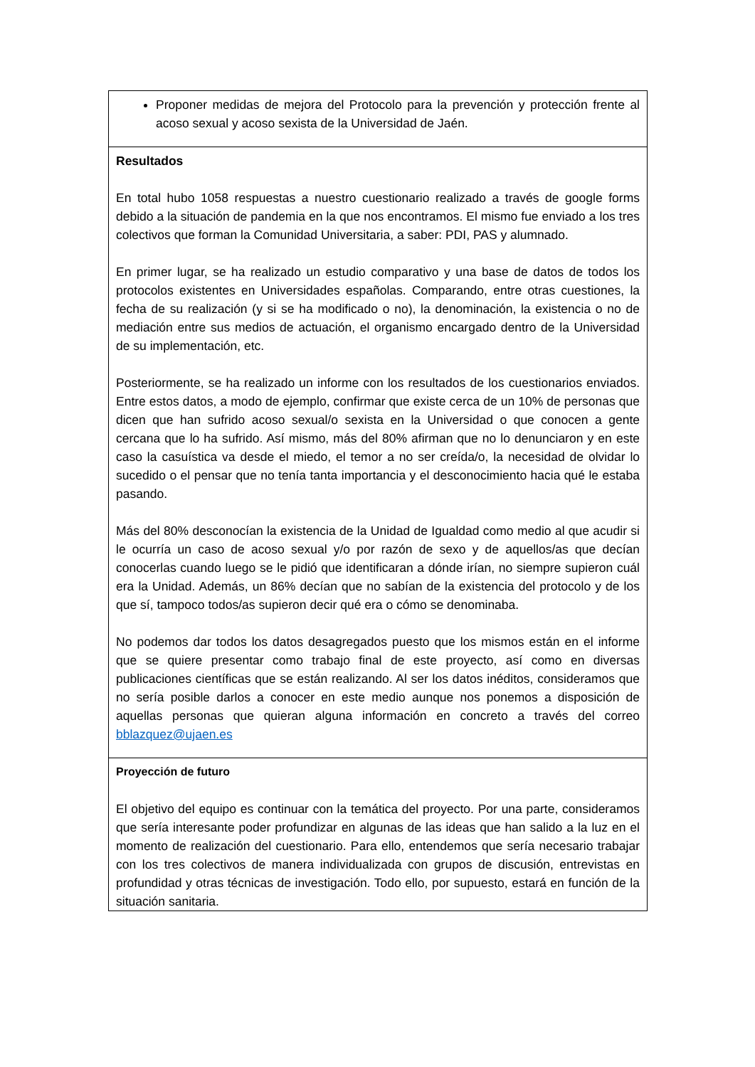Proponer medidas de mejora del Protocolo para la prevención y protección frente al acoso sexual y acoso sexista de la Universidad de Jaén.
Resultados
En total hubo 1058 respuestas a nuestro cuestionario realizado a través de google forms debido a la situación de pandemia en la que nos encontramos. El mismo fue enviado a los tres colectivos que forman la Comunidad Universitaria, a saber: PDI, PAS y alumnado.
En primer lugar, se ha realizado un estudio comparativo y una base de datos de todos los protocolos existentes en Universidades españolas. Comparando, entre otras cuestiones, la fecha de su realización (y si se ha modificado o no), la denominación, la existencia o no de mediación entre sus medios de actuación, el organismo encargado dentro de la Universidad de su implementación, etc.
Posteriormente, se ha realizado un informe con los resultados de los cuestionarios enviados. Entre estos datos, a modo de ejemplo, confirmar que existe cerca de un 10% de personas que dicen que han sufrido acoso sexual/o sexista en la Universidad o que conocen a gente cercana que lo ha sufrido. Así mismo, más del 80% afirman que no lo denunciaron y en este caso la casuística va desde el miedo, el temor a no ser creída/o, la necesidad de olvidar lo sucedido o el pensar que no tenía tanta importancia y el desconocimiento hacia qué le estaba pasando.
Más del 80% desconocían la existencia de la Unidad de Igualdad como medio al que acudir si le ocurría un caso de acoso sexual y/o por razón de sexo y de aquellos/as que decían conocerlas cuando luego se le pidió que identificaran a dónde irían, no siempre supieron cuál era la Unidad. Además, un 86% decían que no sabían de la existencia del protocolo y de los que sí, tampoco todos/as supieron decir qué era o cómo se denominaba.
No podemos dar todos los datos desagregados puesto que los mismos están en el informe que se quiere presentar como trabajo final de este proyecto, así como en diversas publicaciones científicas que se están realizando. Al ser los datos inéditos, consideramos que no sería posible darlos a conocer en este medio aunque nos ponemos a disposición de aquellas personas que quieran alguna información en concreto a través del correo bblazquez@ujaen.es
Proyección de futuro
El objetivo del equipo es continuar con la temática del proyecto. Por una parte, consideramos que sería interesante poder profundizar en algunas de las ideas que han salido a la luz en el momento de realización del cuestionario. Para ello, entendemos que sería necesario trabajar con los tres colectivos de manera individualizada con grupos de discusión, entrevistas en profundidad y otras técnicas de investigación. Todo ello, por supuesto, estará en función de la situación sanitaria.